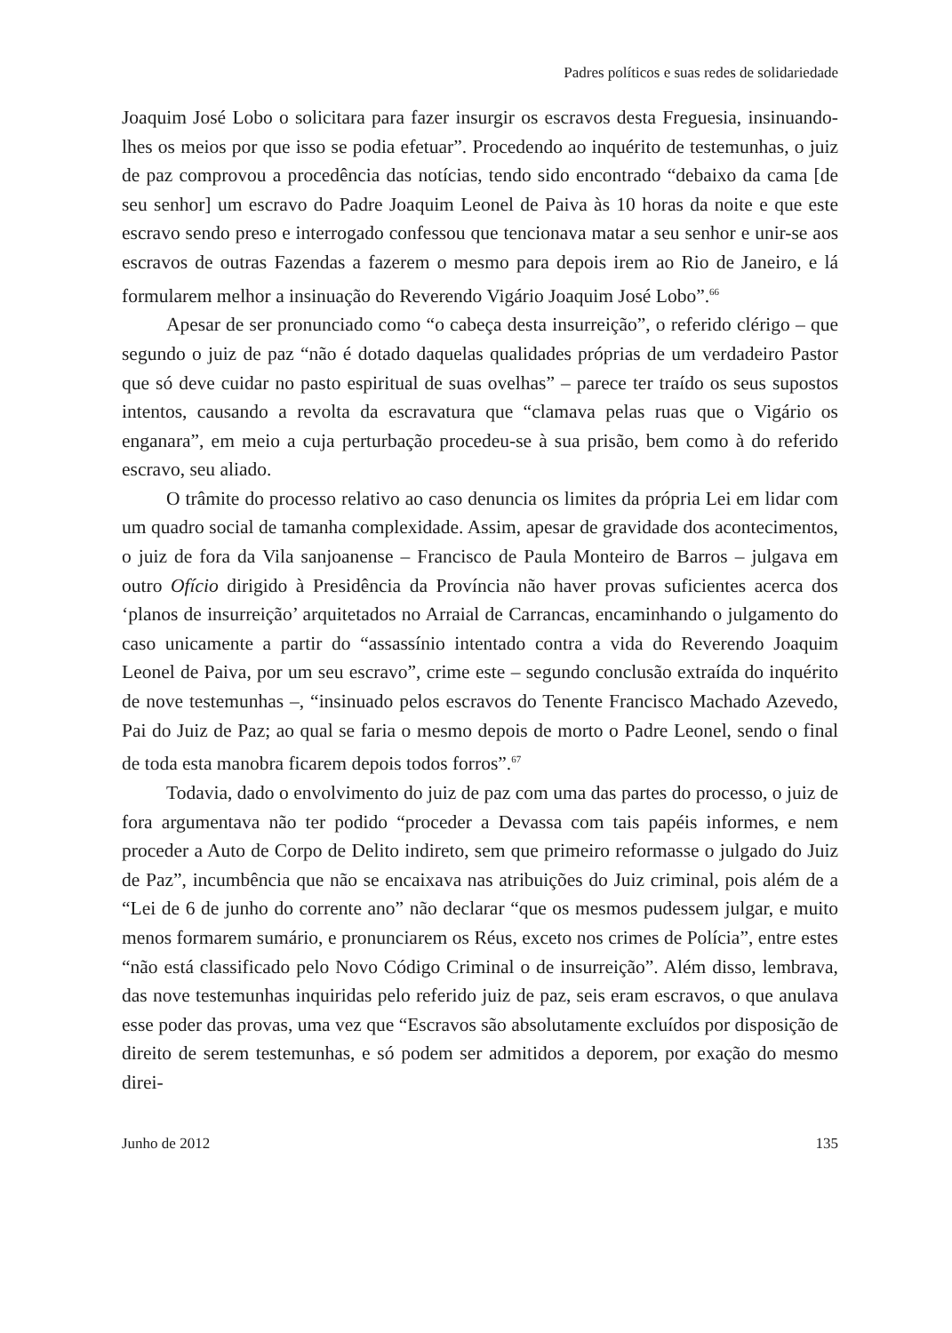Padres políticos e suas redes de solidariedade
Joaquim José Lobo o solicitara para fazer insurgir os escravos desta Freguesia, insinuando-lhes os meios por que isso se podia efetuar”. Procedendo ao inquérito de testemunhas, o juiz de paz comprovou a procedência das notícias, tendo sido encontrado “debaixo da cama [de seu senhor] um escravo do Padre Joaquim Leonel de Paiva às 10 horas da noite e que este escravo sendo preso e interrogado confessou que tencionava matar a seu senhor e unir-se aos escravos de outras Fazendas a fazerem o mesmo para depois irem ao Rio de Janeiro, e lá formularem melhor a insinuação do Reverendo Vigário Joaquim José Lobo”.<sup>66</sup>
Apesar de ser pronunciado como “o cabeça desta insurreição”, o referido clérigo – que segundo o juiz de paz “não é dotado daquelas qualidades próprias de um verdadeiro Pastor que só deve cuidar no pasto espiritual de suas ovelhas” – parece ter traído os seus supostos intentos, causando a revolta da escravatura que “clamava pelas ruas que o Vigário os enganara”, em meio a cuja perturbação procedeu-se à sua prisão, bem como à do referido escravo, seu aliado.
O trâmite do processo relativo ao caso denuncia os limites da própria Lei em lidar com um quadro social de tamanha complexidade. Assim, apesar de gravidade dos acontecimentos, o juiz de fora da Vila sanjoanense – Francisco de Paula Monteiro de Barros – julgava em outro Ofício dirigido à Presidência da Província não haver provas suficientes acerca dos ‘planos de insurreição’ arquitetados no Arraial de Carrancas, encaminhando o julgamento do caso unicamente a partir do “assassínio intentado contra a vida do Reverendo Joaquim Leonel de Paiva, por um seu escravo”, crime este – segundo conclusão extraída do inquérito de nove testemunhas –, “insinuado pelos escravos do Tenente Francisco Machado Azevedo, Pai do Juiz de Paz; ao qual se faria o mesmo depois de morto o Padre Leonel, sendo o final de toda esta manobra ficarem depois todos forros”.<sup>67</sup>
Todavia, dado o envolvimento do juiz de paz com uma das partes do processo, o juiz de fora argumentava não ter podido “proceder a Devassa com tais papéis informes, e nem proceder a Auto de Corpo de Delito indireto, sem que primeiro reformasse o julgado do Juiz de Paz”, incumbência que não se encaixava nas atribuições do Juiz criminal, pois além de a “Lei de 6 de junho do corrente ano” não declarar “que os mesmos pudessem julgar, e muito menos formarem sumário, e pronunciarem os Réus, exceto nos crimes de Polícia”, entre estes “não está classificado pelo Novo Código Criminal o de insurreição”. Além disso, lembrava, das nove testemunhas inquiridas pelo referido juiz de paz, seis eram escravos, o que anulava esse poder das provas, uma vez que “Escravos são absolutamente excluídos por disposição de direito de serem testemunhas, e só podem ser admitidos a deporem, por exação do mesmo direi-
Junho de 2012 135